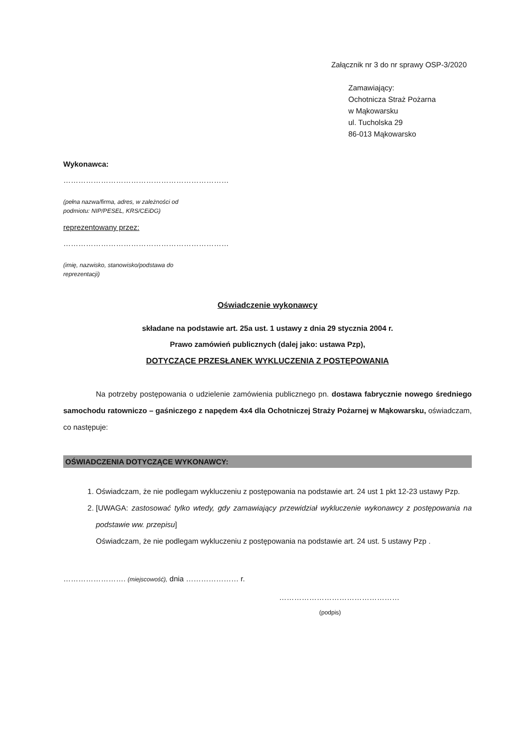Załącznik nr 3 do nr sprawy OSP-3/2020
Zamawiający:
Ochotnicza Straż Pożarna
w Mąkowarsku
ul. Tucholska 29
86-013 Mąkowarsko
Wykonawca:
…………………………………………………………
(pełna nazwa/firma, adres, w zależności od
podmiotu: NIP/PESEL, KRS/CEiDG)
reprezentowany przez:
…………………………………………………………
(imię, nazwisko, stanowisko/podstawa do
reprezentacji)
Oświadczenie wykonawcy
składane na podstawie art. 25a ust. 1 ustawy z dnia 29 stycznia 2004 r.
Prawo zamówień publicznych (dalej jako: ustawa Pzp),
DOTYCZĄCE PRZESŁANEK WYKLUCZENIA Z POSTĘPOWANIA
Na potrzeby postępowania o udzielenie zamówienia publicznego pn. dostawa fabrycznie nowego średniego samochodu ratowniczo – gaśniczego z napędem 4x4 dla Ochotniczej Straży Pożarnej w Mąkowarsku, oświadczam, co następuje:
OŚWIADCZENIA DOTYCZĄCE WYKONAWCY:
1. Oświadczam, że nie podlegam wykluczeniu z postępowania na podstawie art. 24 ust 1 pkt 12-23 ustawy Pzp.
2. [UWAGA: zastosować tylko wtedy, gdy zamawiający przewidział wykluczenie wykonawcy z postępowania na podstawie ww. przepisu]
Oświadczam, że nie podlegam wykluczeniu z postępowania na podstawie art. 24 ust. 5 ustawy Pzp .
……………………. (miejscowość), dnia ………………… r.
…………………………………………
(podpis)